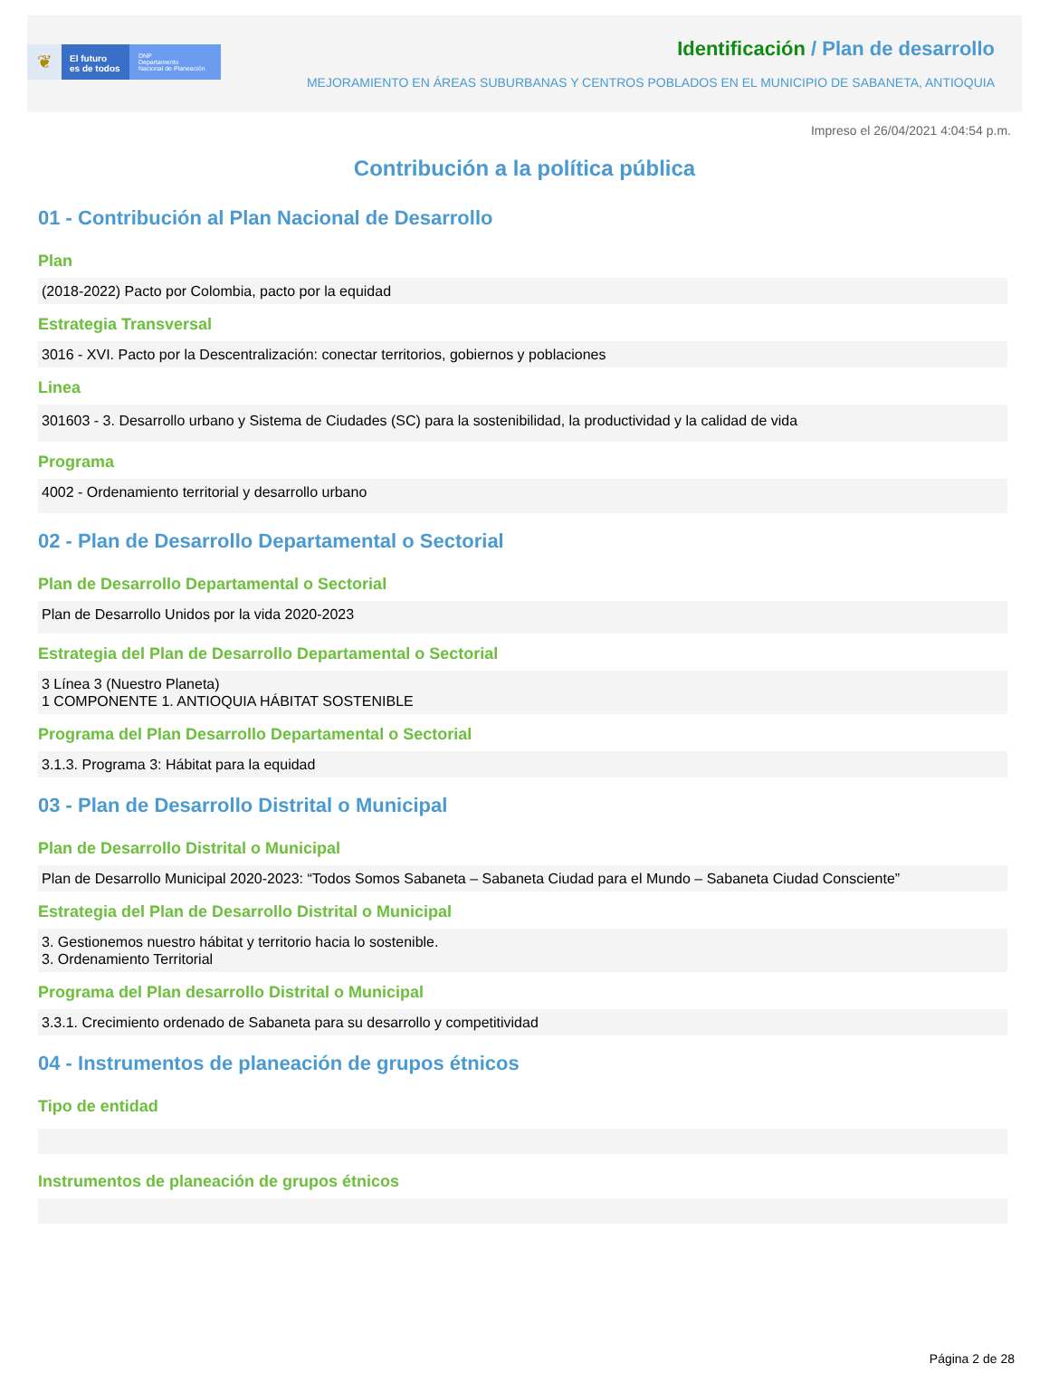❦
El futuro
es de todos
DNP
Departamento
Nacional de Planeación
Identificación / Plan de desarrollo
MEJORAMIENTO EN ÁREAS SUBURBANAS Y CENTROS POBLADOS EN EL MUNICIPIO DE SABANETA, ANTIOQUIA
Impreso el 26/04/2021 4:04:54 p.m.
Contribución a la política pública
01 - Contribución al Plan Nacional de Desarrollo
Plan
(2018-2022) Pacto por Colombia, pacto por la equidad
Estrategia Transversal
3016 - XVI. Pacto por la Descentralización: conectar territorios, gobiernos y poblaciones
Linea
301603 - 3. Desarrollo urbano y Sistema de Ciudades (SC) para la sostenibilidad, la productividad y la calidad de vida
Programa
4002 - Ordenamiento territorial y desarrollo urbano
02 - Plan de Desarrollo Departamental o Sectorial
Plan de Desarrollo Departamental o Sectorial
Plan de Desarrollo Unidos por la vida 2020-2023
Estrategia del Plan de Desarrollo Departamental o Sectorial
3 Línea 3 (Nuestro Planeta)
1 COMPONENTE 1. ANTIOQUIA HÁBITAT SOSTENIBLE
Programa del Plan Desarrollo Departamental o Sectorial
3.1.3. Programa 3: Hábitat para la equidad
03 - Plan de Desarrollo Distrital o Municipal
Plan de Desarrollo Distrital o Municipal
Plan de Desarrollo Municipal 2020-2023: “Todos Somos Sabaneta – Sabaneta Ciudad para el Mundo – Sabaneta Ciudad Consciente”
Estrategia del Plan de Desarrollo Distrital o Municipal
3. Gestionemos nuestro hábitat y territorio hacia lo sostenible.
3. Ordenamiento Territorial
Programa del Plan desarrollo Distrital o Municipal
3.3.1. Crecimiento ordenado de Sabaneta para su desarrollo y competitividad
04 - Instrumentos de planeación de grupos étnicos
Tipo de entidad
Instrumentos de planeación de grupos étnicos
Página 2 de 28